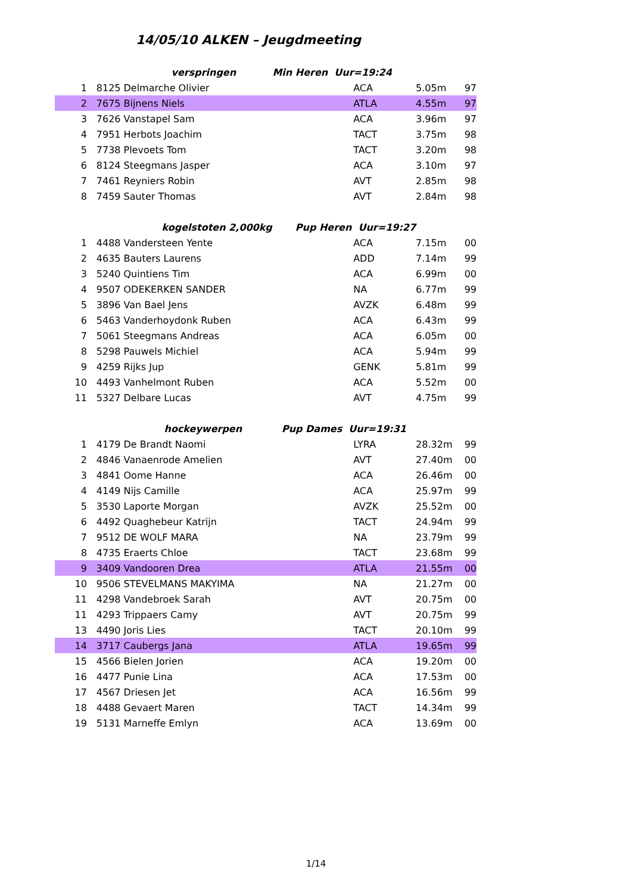14/05/10 ALKEN – Jeugdmeeting
| | | verspringen Min Heren Uur=19:24 | | | | |
| 1 | 8125 | Delmarche Olivier | ACA | 5.05m | 97 | |
| 2 | 7675 | Bijnens Niels | ATLA | 4.55m | 97 | |
| 3 | 7626 | Vanstapel Sam | ACA | 3.96m | 97 | |
| 4 | 7951 | Herbots Joachim | TACT | 3.75m | 98 | |
| 5 | 7738 | Plevoets Tom | TACT | 3.20m | 98 | |
| 6 | 8124 | Steegmans Jasper | ACA | 3.10m | 97 | |
| 7 | 7461 | Reyniers Robin | AVT | 2.85m | 98 | |
| 8 | 7459 | Sauter Thomas | AVT | 2.84m | 98 | |
| | | kogelstoten 2,000kg Pup Heren Uur=19:27 | | | | |
| 1 | 4488 | Vandersteen Yente | ACA | 7.15m | 00 | |
| 2 | 4635 | Bauters Laurens | ADD | 7.14m | 99 | |
| 3 | 5240 | Quintiens Tim | ACA | 6.99m | 00 | |
| 4 | 9507 | ODEKERKEN SANDER | NA | 6.77m | 99 | |
| 5 | 3896 | Van Bael Jens | AVZK | 6.48m | 99 | |
| 6 | 5463 | Vanderhoydonk Ruben | ACA | 6.43m | 99 | |
| 7 | 5061 | Steegmans Andreas | ACA | 6.05m | 00 | |
| 8 | 5298 | Pauwels Michiel | ACA | 5.94m | 99 | |
| 9 | 4259 | Rijks Jup | GENK | 5.81m | 99 | |
| 10 | 4493 | Vanhelmont Ruben | ACA | 5.52m | 00 | |
| 11 | 5327 | Delbare Lucas | AVT | 4.75m | 99 | |
| | | hockeywerpen Pup Dames Uur=19:31 | | | | |
| 1 | 4179 | De Brandt Naomi | LYRA | 28.32m | 99 | |
| 2 | 4846 | Vanaenrode Amelien | AVT | 27.40m | 00 | |
| 3 | 4841 | Oome Hanne | ACA | 26.46m | 00 | |
| 4 | 4149 | Nijs Camille | ACA | 25.97m | 99 | |
| 5 | 3530 | Laporte Morgan | AVZK | 25.52m | 00 | |
| 6 | 4492 | Quaghebeur Katrijn | TACT | 24.94m | 99 | |
| 7 | 9512 | DE WOLF MARA | NA | 23.79m | 99 | |
| 8 | 4735 | Eraerts Chloe | TACT | 23.68m | 99 | |
| 9 | 3409 | Vandooren Drea | ATLA | 21.55m | 00 | |
| 10 | 9506 | STEVELMANS MAKYIMA | NA | 21.27m | 00 | |
| 11 | 4298 | Vandebroek Sarah | AVT | 20.75m | 00 | |
| 11 | 4293 | Trippaers Camy | AVT | 20.75m | 99 | |
| 13 | 4490 | Joris Lies | TACT | 20.10m | 99 | |
| 14 | 3717 | Caubergs Jana | ATLA | 19.65m | 99 | |
| 15 | 4566 | Bielen Jorien | ACA | 19.20m | 00 | |
| 16 | 4477 | Punie Lina | ACA | 17.53m | 00 | |
| 17 | 4567 | Driesen Jet | ACA | 16.56m | 99 | |
| 18 | 4488 | Gevaert Maren | TACT | 14.34m | 99 | |
| 19 | 5131 | Marneffe Emlyn | ACA | 13.69m | 00 | |
1/14